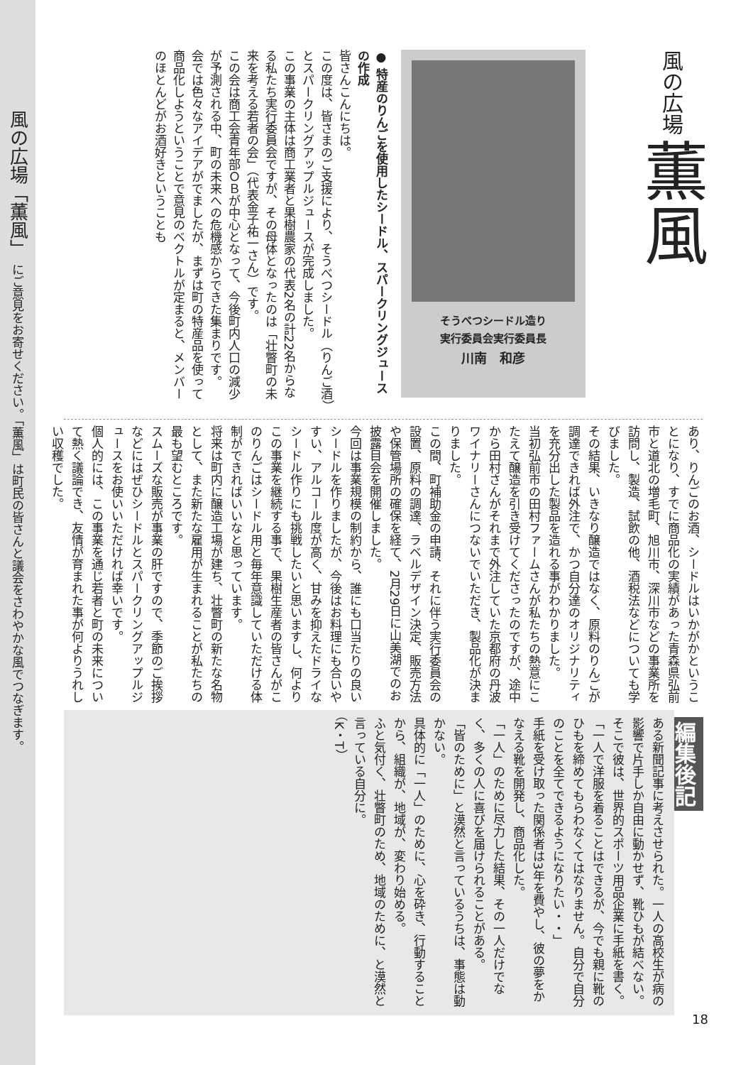風の広場「薫風」 にご意見をお寄せください。「薫風」は町民の皆さんと議会をさわやかな風でつなぎます。
風の広場 薫風
そうべつシードル造り
実行委員会実行委員長
川南　和彦
● 特産のりんごを使用したシードル、スパークリングジュースの作成
皆さんこんにちは。
この度は、皆さまのご支援により、そうべつシードル（りんご酒）とスパークリングアップルジュースが完成しました。
この事業の主体は商工業者と果樹農家の代表2名の計22名からなる私たち実行委員会ですが、その母体となったのは「壮瞥町の未来を考える若者の会」（代表金子祐一さん）です。
この会は商工会青年部ＯＢが中心となって、今後町内人口の減少が予測される中、町の未来への危機感からできた集まりです。
会では色々なアイデアがでましたが、まずは町の特産品を使って商品化しようということで意見のベクトルが定まると、メンバーのほとんどがお酒好きということも
あり、りんごのお酒、シードルはいかがかということになり、すでに商品化の実績があった青森県弘前市と道北の増毛町、旭川市、深川市などの事業所を訪問し、製造、試飲の他、酒税法などについても学びました。
その結果、いきなり醸造ではなく、原料のりんごが調達できれば外注で、かつ自分達のオリジナリティを充分出した製品を造れる事がわかりました。
当初弘前市の田村ファームさんが私たちの熱意にこたえて醸造を引き受けてくださったのですが、途中から田村さんがそれまで外注していた京都府の丹波ワイナリーさんにつないでいただき、製品化が決まりました。
この間、町補助金の申請、それに伴う実行委員会の設置、原料の調達、ラベルデザイン決定、販売方法や保管場所の確保を経て、2月29日に山美湖でのお披露目会を開催しました。
今回は事業規模の制約から、誰にも口当たりの良いシードルを作りましたが、今後はお料理にも合いやすい、アルコール度が高く、甘みを抑えたドライなシードル作りにも挑戦したいと思いますし、何よりこの事業を継続する事で、果樹生産者の皆さんがこのりんごはシードル用と毎年意識していただける体制ができればいいなと思っています。
将来は町内に醸造工場が建ち、壮瞥町の新たな名物として、また新たな雇用が生まれることが私たちの最も望むところです。
スムーズな販売が事業の肝ですので、季節のご挨拶などにはぜひシードルとスパークリングアップルジュースをお使いいただければ幸いです。
個人的には、この事業を通じ若者と町の未来について熱く議論でき、友情が育まれた事が何よりうれしい収穫でした。
編集後記
ある新聞記事に考えさせられた。一人の高校生が病の影響で片手しか自由に動かせず、靴ひもが結べない。
そこで彼は、世界的スポーツ用品企業に手紙を書く。
「一人で洋服を着ることはできるが、今でも親に靴のひもを締めてもらわなくてはなりません。自分で自分のことを全てできるようになりたい・・」
手紙を受け取った関係者は3年を費やし、彼の夢をかなえる靴を開発し、商品化した。
「一人」のために尽力した結果、その一人だけでなく、多くの人に喜びを届けられることがある。
「皆のために」と漠然と言っているうちは、事態は動かない。
具体的に「一人」のために、心を砕き、行動することから、組織が、地域が、変わり始める。
ふと気付く、壮瞥町のため、地域のために、と漠然と言っている自分に。
（K・T）
18